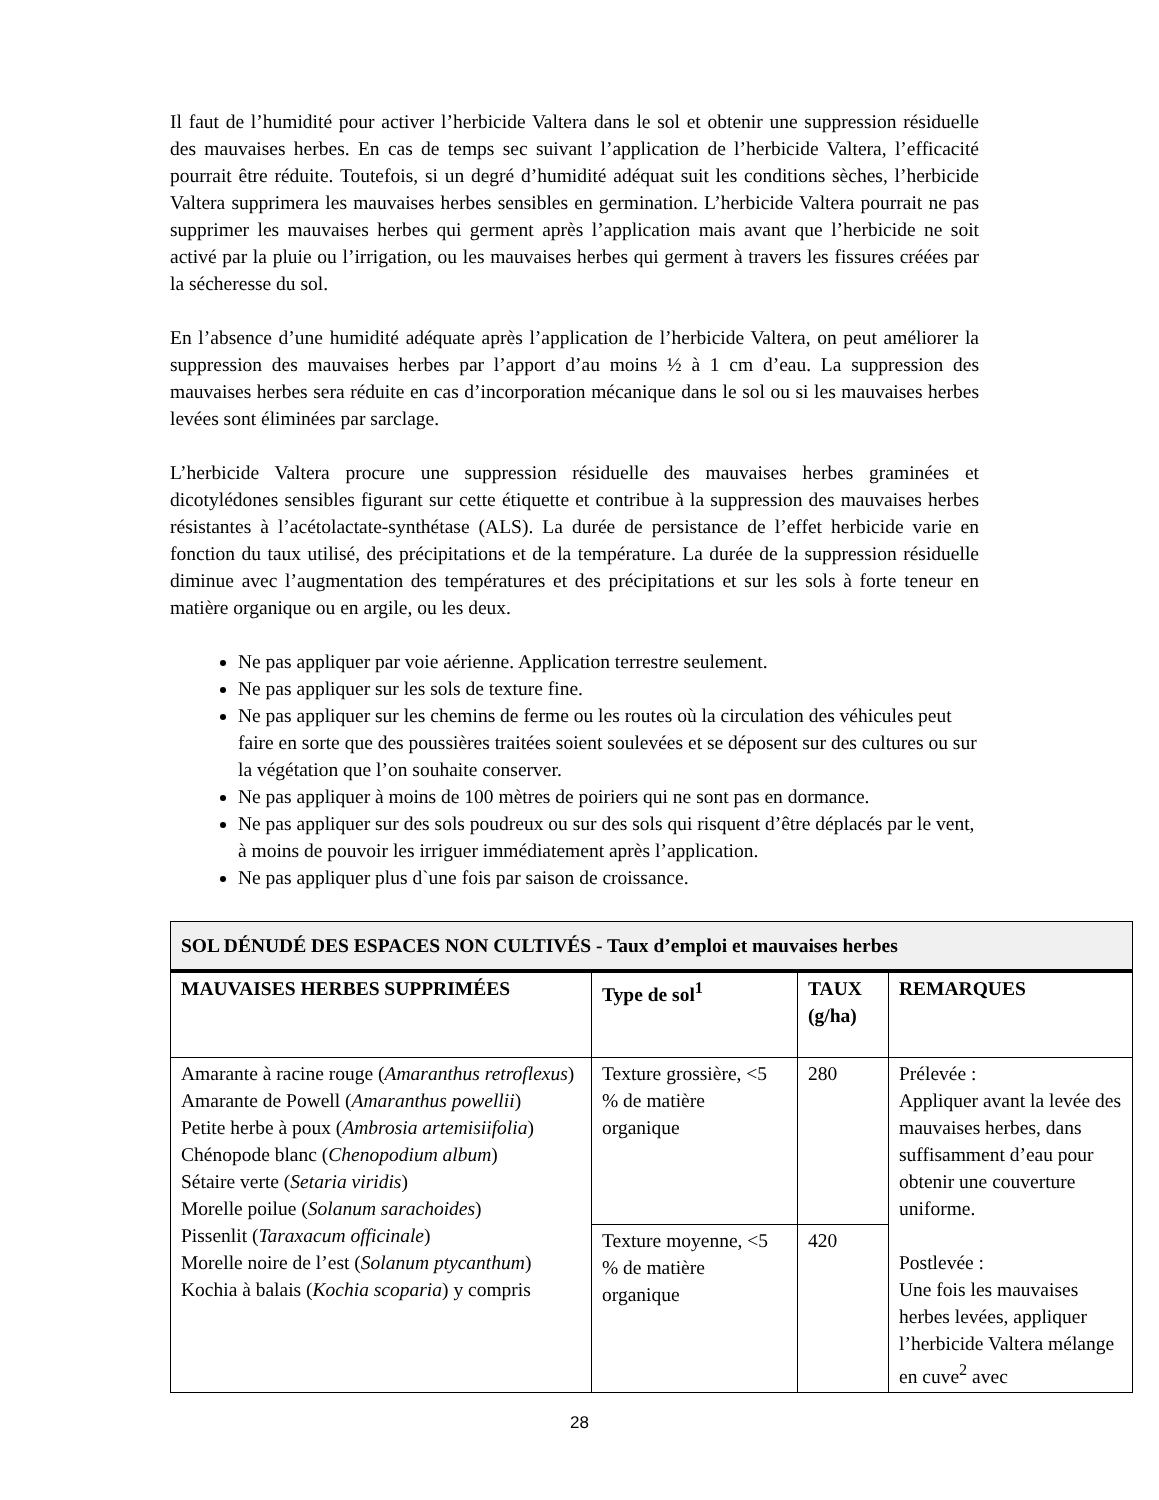Il faut de l’humidité pour activer l’herbicide Valtera dans le sol et obtenir une suppression résiduelle des mauvaises herbes. En cas de temps sec suivant l’application de l’herbicide Valtera, l’efficacité pourrait être réduite. Toutefois, si un degré d’humidité adéquat suit les conditions sèches, l’herbicide Valtera supprimera les mauvaises herbes sensibles en germination. L’herbicide Valtera pourrait ne pas supprimer les mauvaises herbes qui germent après l’application mais avant que l’herbicide ne soit activé par la pluie ou l’irrigation, ou les mauvaises herbes qui germent à travers les fissures créées par la sécheresse du sol.
En l’absence d’une humidité adéquate après l’application de l’herbicide Valtera, on peut améliorer la suppression des mauvaises herbes par l’apport d’au moins ½ à 1 cm d’eau. La suppression des mauvaises herbes sera réduite en cas d’incorporation mécanique dans le sol ou si les mauvaises herbes levées sont éliminées par sarclage.
L’herbicide Valtera procure une suppression résiduelle des mauvaises herbes graminées et dicotylédones sensibles figurant sur cette étiquette et contribue à la suppression des mauvaises herbes résistantes à l’acétolactate-synthétase (ALS). La durée de persistance de l’effet herbicide varie en fonction du taux utilisé, des précipitations et de la température. La durée de la suppression résiduelle diminue avec l’augmentation des températures et des précipitations et sur les sols à forte teneur en matière organique ou en argile, ou les deux.
Ne pas appliquer par voie aérienne. Application terrestre seulement.
Ne pas appliquer sur les sols de texture fine.
Ne pas appliquer sur les chemins de ferme ou les routes où la circulation des véhicules peut faire en sorte que des poussières traitées soient soulevées et se déposent sur des cultures ou sur la végétation que l’on souhaite conserver.
Ne pas appliquer à moins de 100 mètres de poiriers qui ne sont pas en dormance.
Ne pas appliquer sur des sols poudreux ou sur des sols qui risquent d’être déplacés par le vent, à moins de pouvoir les irriguer immédiatement après l’application.
Ne pas appliquer plus d`une fois par saison de croissance.
| SOL DÉNUDÉ DES ESPACES NON CULTIVÉS - Taux d’emploi et mauvaises herbes | | | |
| MAUVAISES HERBES SUPPRIMÉES | Type de sol<sup>1</sup> | TAUX (g/ha) | REMARQUES |
| Amarante à racine rouge ( Amaranthus retroflexus ) Amarante de Powell ( Amaranthus powellii ) Petite herbe à poux ( Ambrosia artemisiifolia ) Chénopode blanc ( Chenopodium album ) Sétaire verte ( Setaria viridis ) Morelle poilue ( Solanum sarachoides ) Pissenlit ( Taraxacum officinale ) Morelle noire de l’est ( Solanum ptycanthum ) Kochia à balais ( Kochia scoparia ) y compris | Texture grossière, <5 % de matière organique | 280 | Prélevée : Appliquer avant la levée des mauvaises herbes, dans suffisamment d’eau pour obtenir une couverture uniforme. Postlevée : Une fois les mauvaises herbes levées, appliquer l’herbicide Valtera mélange en cuve<sup>2</sup> avec |
| | Texture moyenne, <5 % de matière organique | 420 | |
28